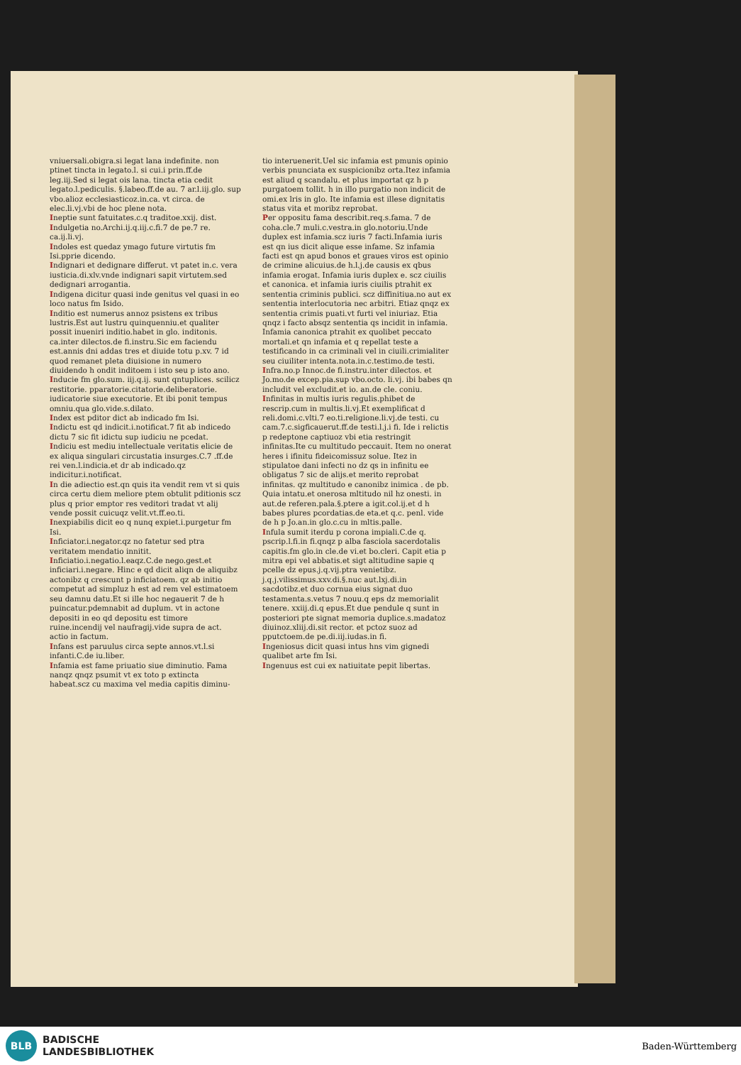vniuersali.obigra.si legat lana indefinite. non ptinet tincta in legato.l. si cui.i prin.ff.de leg.iij.Sed si legat ois lana. tincta etia cedit legato.l.pediculis. §.labeo.ff.de au. 7 ar.l.iij.glo. sup vbo.alioz ecclesiasticoz.in.ca. vt circa. de elec.li.vj.vbi de hoc plene nota.
Ineptie sunt fatuitates.c.q traditoe.xxij. dist.
Indulgetia no.Archi.ij.q.iij.c.fi.7 de pe.7 re. ca.ij.li.vj.
Indoles est quedaz ymago future virtutis fm Isi.pprie dicendo.
Indignari et dedignare differut. vt patet in.c. vera iusticia.di.xlv.vnde indignari sapit virtutem.sed dedignari arrogantia.
Indigena dicitur quasi inde genitus vel quasi in eo loco natus fm Isido.
Inditio est numerus annoz psistens ex tribus lustris.Est aut lustru quinquenniu.et qualiter possit inueniri inditio.habet in glo. inditonis. ca.inter dilectos.de fi.instru.Sic em faciendu est.annis dni addas tres et diuide totu p.xv. 7 id quod remanet pleta diuisione in numero diuidendo h ondit inditoem i isto seu p isto ano.
Inducie fm glo.sum. iij.q.ij. sunt qntuplices. scilicz restitorie. pparatorie.citatorie.deliberatorie. iudicatorie siue executorie. Et ibi ponit tempus omniu.qua glo.vide.s.dilato.
Index est pditor dict ab indicado fm Isi.
Indictu est qd indicit.i.notificat.7 fit ab indicedo dictu 7 sic fit idictu sup iudiciu ne pcedat.
Indiciu est mediu intellectuale veritatis elicie de ex aliqua singulari circustatia insurges.C.7 .ff.de rei ven.l.indicia.et dr ab indicado.qz indicitur.i.notificat.
In die adiectio est.qn quis ita vendit rem vt si quis circa certu diem meliore ptem obtulit pditionis scz plus q prior emptor res veditori tradat vt alij vende possit cuicuqz velit.vt.ff.eo.ti.
Inexpiabilis dicit eo q nunq expiet.i.purgetur fm Isi.
Inficiator.i.negator.qz no fatetur sed ptra veritatem mendatio innitit.
Inficiatio.i.negatio.l.eaqz.C.de nego.gest.et inficiari.i.negare. Hinc e qd dicit aliqn de aliquibz actonibz q crescunt p inficiatoem. qz ab initio competut ad simpluz h est ad rem vel estimatoem seu damnu datu.Et si ille hoc negauerit 7 de h puincatur.pdemnabit ad duplum. vt in actone depositi in eo qd depositu est timore ruine.incendij vel naufragij.vide supra de act. actio in factum.
Infans est paruulus circa septe annos.vt.l.si infanti.C.de iu.liber.
Infamia est fame priuatio siue diminutio. Fama nanqz qnqz psumit vt ex toto p extincta habeat.scz cu maxima vel media capitis diminu-
tio interuenerit.Uel sic infamia est pmunis opinio verbis pnunciata ex suspicionibz orta.Itez infamia est aliud q scandalu. et plus importat qz h p purgatoem tollit. h in illo purgatio non indicit de omi.ex lris in glo. Ite infamia est illese dignitatis status vita et moribz reprobat.
Per oppositu fama describit.req.s.fama. 7 de coha.cle.7 muli.c.vestra.in glo.notoriu.Unde duplex est infamia.scz iuris 7 facti.Infamia iuris est qn ius dicit alique esse infame. Sz infamia facti est qn apud bonos et graues viros est opinio de crimine alicuius.de h.l.j.de causis ex qbus infamia erogat. Infamia iuris duplex e. scz ciuilis et canonica. et infamia iuris ciuilis ptrahit ex sententia criminis publici. scz diffinitiua.no aut ex sententia interlocutoria nec arbitri. Etiaz qnqz ex sententia crimis puati.vt furti vel iniuriaz. Etia qnqz i facto absqz sententia qs incidit in infamia. Infamia canonica ptrahit ex quolibet peccato mortali.et qn infamia et q repellat teste a testificando in ca criminali vel in ciuili.crimialiter seu ciuiliter intenta.nota.in.c.testimo.de testi.
Infra.no.p Innoc.de fi.instru.inter dilectos. et Jo.mo.de excep.pia.sup vbo.octo. li.vj. ibi babes qn includit vel excludit.et io. an.de cle. coniu.
Infinitas in multis iuris regulis.phibet de rescrip.cum in multis.li.vj.Et exemplificat d reli.domi.c.vlti.7 eo.ti.religione.li.vj.de testi. cu cam.7.c.sigficauerut.ff.de testi.l.j.i fi. Ide i relictis p redeptone captiuoz vbi etia restringit infinitas.Ite cu multitudo peccauit. Item no onerat heres i ifinitu fideicomissuz solue. Itez in stipulatoe dani infecti no dz qs in infinitu ee obligatus 7 sic de alijs.et merito reprobat infinitas. qz multitudo e canonibz inimica . de pb. Quia intatu.et onerosa mltitudo nil hz onesti. in aut.de referen.pala.§.ptere a igit.col.ij.et d h babes plures pcordatias.de eta.et q.c. penl. vide de h p Jo.an.in glo.c.cu in mltis.palle.
Infula sumit iterdu p corona impiali.C.de q. pscrip.l.fi.in fi.qnqz p alba fasciola sacerdotalis capitis.fm glo.in cle.de vi.et bo.cleri. Capit etia p mitra epi vel abbatis.et sigt altitudine sapie q pcelle dz epus.j.q.vij.ptra venietibz. j.q.j.vilissimus.xxv.di.§.nuc aut.lxj.di.in sacdotibz.et duo cornua eius signat duo testamenta.s.vetus 7 nouu.q eps dz memorialit tenere. xxiij.di.q epus.Et due pendule q sunt in posteriori pte signat memoria duplice.s.madatoz diuinoz.xliij.di.sit rector. et pctoz suoz ad pputctoem.de pe.di.iij.iudas.in fi.
Ingeniosus dicit quasi intus hns vim gignedi qualibet arte fm Isi.
Ingenuus est cui ex natiuitate pepit libertas.
BLB
BADISCHE
LANDESBIBLIOTHEK
Baden-Württemberg